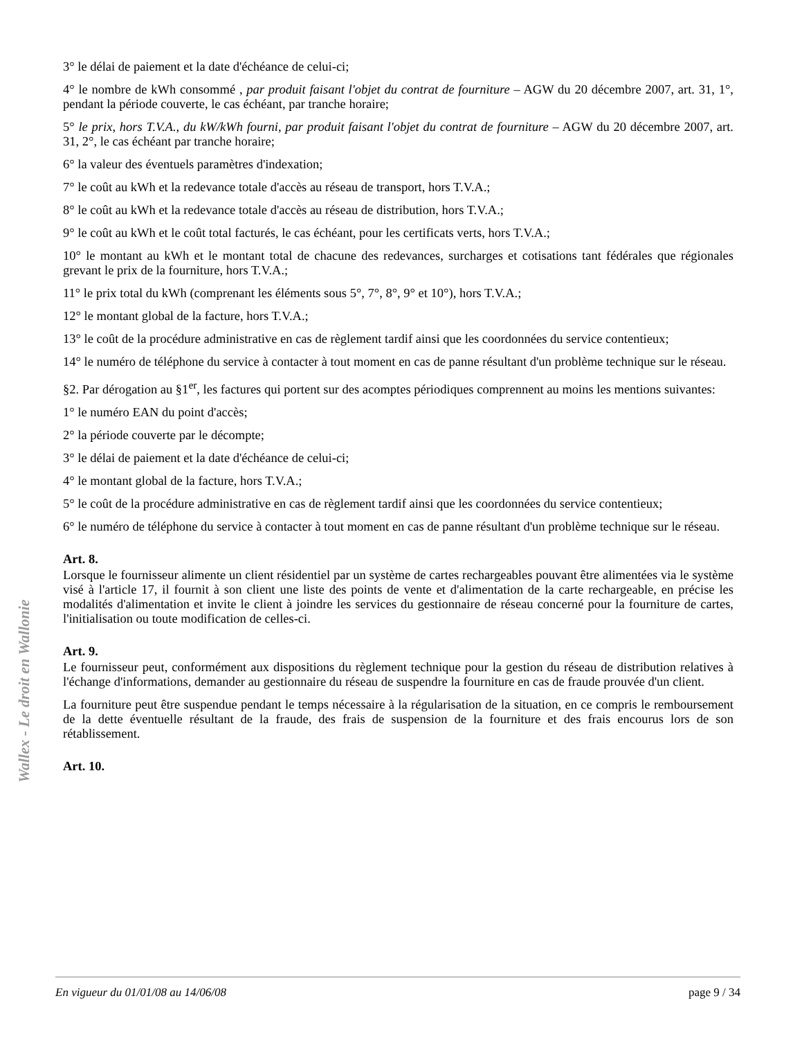Wallex - Le droit en Wallonie
3° le délai de paiement et la date d'échéance de celui-ci;
4° le nombre de kWh consommé , par produit faisant l'objet du contrat de fourniture – AGW du 20 décembre 2007, art. 31, 1°, pendant la période couverte, le cas échéant, par tranche horaire;
5° le prix, hors T.V.A., du kW/kWh fourni, par produit faisant l'objet du contrat de fourniture – AGW du 20 décembre 2007, art. 31, 2°, le cas échéant par tranche horaire;
6° la valeur des éventuels paramètres d'indexation;
7° le coût au kWh et la redevance totale d'accès au réseau de transport, hors T.V.A.;
8° le coût au kWh et la redevance totale d'accès au réseau de distribution, hors T.V.A.;
9° le coût au kWh et le coût total facturés, le cas échéant, pour les certificats verts, hors T.V.A.;
10° le montant au kWh et le montant total de chacune des redevances, surcharges et cotisations tant fédérales que régionales grevant le prix de la fourniture, hors T.V.A.;
11° le prix total du kWh (comprenant les éléments sous 5°, 7°, 8°, 9° et 10°), hors T.V.A.;
12° le montant global de la facture, hors T.V.A.;
13° le coût de la procédure administrative en cas de règlement tardif ainsi que les coordonnées du service contentieux;
14° le numéro de téléphone du service à contacter à tout moment en cas de panne résultant d'un problème technique sur le réseau.
§2. Par dérogation au §1<sup>er</sup>, les factures qui portent sur des acomptes périodiques comprennent au moins les mentions suivantes:
1° le numéro EAN du point d'accès;
2° la période couverte par le décompte;
3° le délai de paiement et la date d'échéance de celui-ci;
4° le montant global de la facture, hors T.V.A.;
5° le coût de la procédure administrative en cas de règlement tardif ainsi que les coordonnées du service contentieux;
6° le numéro de téléphone du service à contacter à tout moment en cas de panne résultant d'un problème technique sur le réseau.
Art. 8.
Lorsque le fournisseur alimente un client résidentiel par un système de cartes rechargeables pouvant être alimentées via le système visé à l'article 17, il fournit à son client une liste des points de vente et d'alimentation de la carte rechargeable, en précise les modalités d'alimentation et invite le client à joindre les services du gestionnaire de réseau concerné pour la fourniture de cartes, l'initialisation ou toute modification de celles-ci.
Art. 9.
Le fournisseur peut, conformément aux dispositions du règlement technique pour la gestion du réseau de distribution relatives à l'échange d'informations, demander au gestionnaire du réseau de suspendre la fourniture en cas de fraude prouvée d'un client.
La fourniture peut être suspendue pendant le temps nécessaire à la régularisation de la situation, en ce compris le remboursement de la dette éventuelle résultant de la fraude, des frais de suspension de la fourniture et des frais encourus lors de son rétablissement.
Art. 10.
En vigueur du 01/01/08 au 14/06/08 page 9 / 34